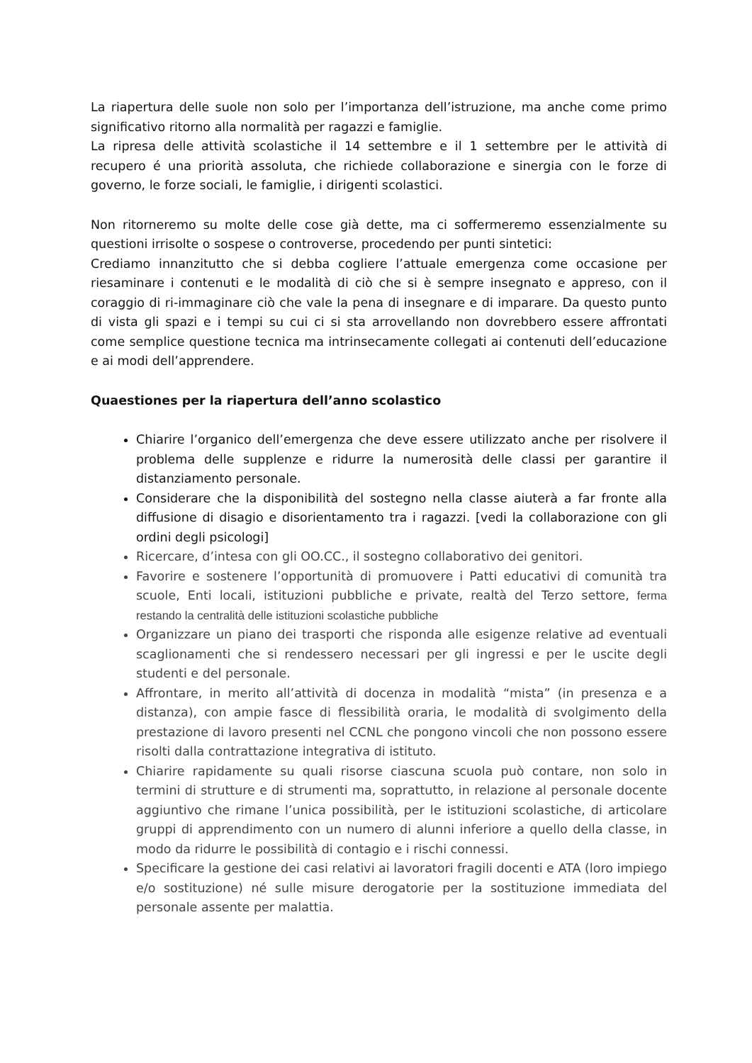La riapertura delle suole non solo per l’importanza dell’istruzione, ma anche come primo significativo ritorno alla normalità per ragazzi e famiglie.
La ripresa delle attività scolastiche il 14 settembre e il 1 settembre per le attività di recupero é una priorità assoluta, che richiede collaborazione e sinergia con le forze di governo, le forze sociali, le famiglie, i dirigenti scolastici.
Non ritorneremo su molte delle cose già dette, ma ci soffermeremo essenzialmente su questioni irrisolte o sospese o controverse, procedendo per punti sintetici:
Crediamo innanzitutto che si debba cogliere l’attuale emergenza come occasione per riesaminare i contenuti e le modalità di ciò che si è sempre insegnato e appreso, con il coraggio di ri-immaginare ciò che vale la pena di insegnare e di imparare. Da questo punto di vista gli spazi e i tempi su cui ci si sta arrovellando non dovrebbero essere affrontati come semplice questione tecnica ma intrinsecamente collegati ai contenuti dell’educazione e ai modi dell’apprendere.
Quaestiones per la riapertura dell’anno scolastico
Chiarire l’organico dell’emergenza che deve essere utilizzato anche per risolvere il problema delle supplenze e ridurre la numerosità delle classi per garantire il distanziamento personale.
Considerare che la disponibilità del sostegno nella classe aiuterà a far fronte alla diffusione di disagio e disorientamento tra i ragazzi. [vedi la collaborazione con gli ordini degli psicologi]
Ricercare, d’intesa con gli OO.CC., il sostegno collaborativo dei genitori.
Favorire e sostenere l’opportunità di promuovere i Patti educativi di comunità tra scuole, Enti locali, istituzioni pubbliche e private, realtà del Terzo settore, ferma restando la centralità delle istituzioni scolastiche pubbliche
Organizzare un piano dei trasporti che risponda alle esigenze relative ad eventuali scaglionamenti che si rendessero necessari per gli ingressi e per le uscite degli studenti e del personale.
Affrontare, in merito all’attività di docenza in modalità “mista” (in presenza e a distanza), con ampie fasce di flessibilità oraria, le modalità di svolgimento della prestazione di lavoro presenti nel CCNL che pongono vincoli che non possono essere risolti dalla contrattazione integrativa di istituto.
Chiarire rapidamente su quali risorse ciascuna scuola può contare, non solo in termini di strutture e di strumenti ma, soprattutto, in relazione al personale docente aggiuntivo che rimane l’unica possibilità, per le istituzioni scolastiche, di articolare gruppi di apprendimento con un numero di alunni inferiore a quello della classe, in modo da ridurre le possibilità di contagio e i rischi connessi.
Specificare la gestione dei casi relativi ai lavoratori fragili docenti e ATA (loro impiego e/o sostituzione) né sulle misure derogatorie per la sostituzione immediata del personale assente per malattia.